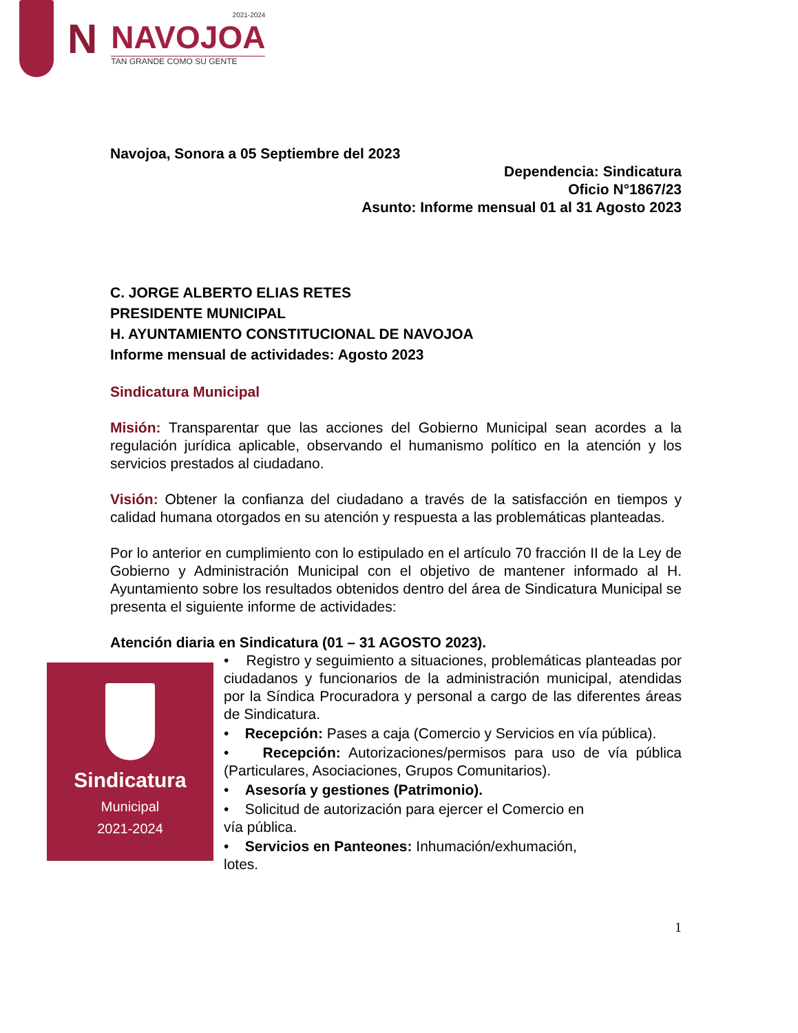N
2021-2024
NAVOJOA
TAN GRANDE COMO SU GENTE
Navojoa, Sonora a 05 Septiembre del 2023
Dependencia: Sindicatura
Oficio N°1867/23
Asunto: Informe mensual 01 al 31 Agosto 2023
C. JORGE ALBERTO ELIAS RETES
PRESIDENTE MUNICIPAL
H. AYUNTAMIENTO CONSTITUCIONAL DE NAVOJOA
Informe mensual de actividades: Agosto 2023
Sindicatura Municipal
Misión: Transparentar que las acciones del Gobierno Municipal sean acordes a la regulación jurídica aplicable, observando el humanismo político en la atención y los servicios prestados al ciudadano.
Visión: Obtener la confianza del ciudadano a través de la satisfacción en tiempos y calidad humana otorgados en su atención y respuesta a las problemáticas planteadas.
Por lo anterior en cumplimiento con lo estipulado en el artículo 70 fracción II de la Ley de Gobierno y Administración Municipal con el objetivo de mantener informado al H. Ayuntamiento sobre los resultados obtenidos dentro del área de Sindicatura Municipal se presenta el siguiente informe de actividades:
Atención diaria en Sindicatura (01 – 31 AGOSTO 2023).
Sindicatura
Municipal
2021-2024
• Registro y seguimiento a situaciones, problemáticas planteadas por ciudadanos y funcionarios de la administración municipal, atendidas por la Síndica Procuradora y personal a cargo de las diferentes áreas de Sindicatura.
• Recepción: Pases a caja (Comercio y Servicios en vía pública).
• Recepción: Autorizaciones/permisos para uso de vía pública (Particulares, Asociaciones, Grupos Comunitarios).
• Asesoría y gestiones (Patrimonio).
• Solicitud de autorización para ejercer el Comercio en
vía pública.
• Servicios en Panteones: Inhumación/exhumación,
lotes.
1